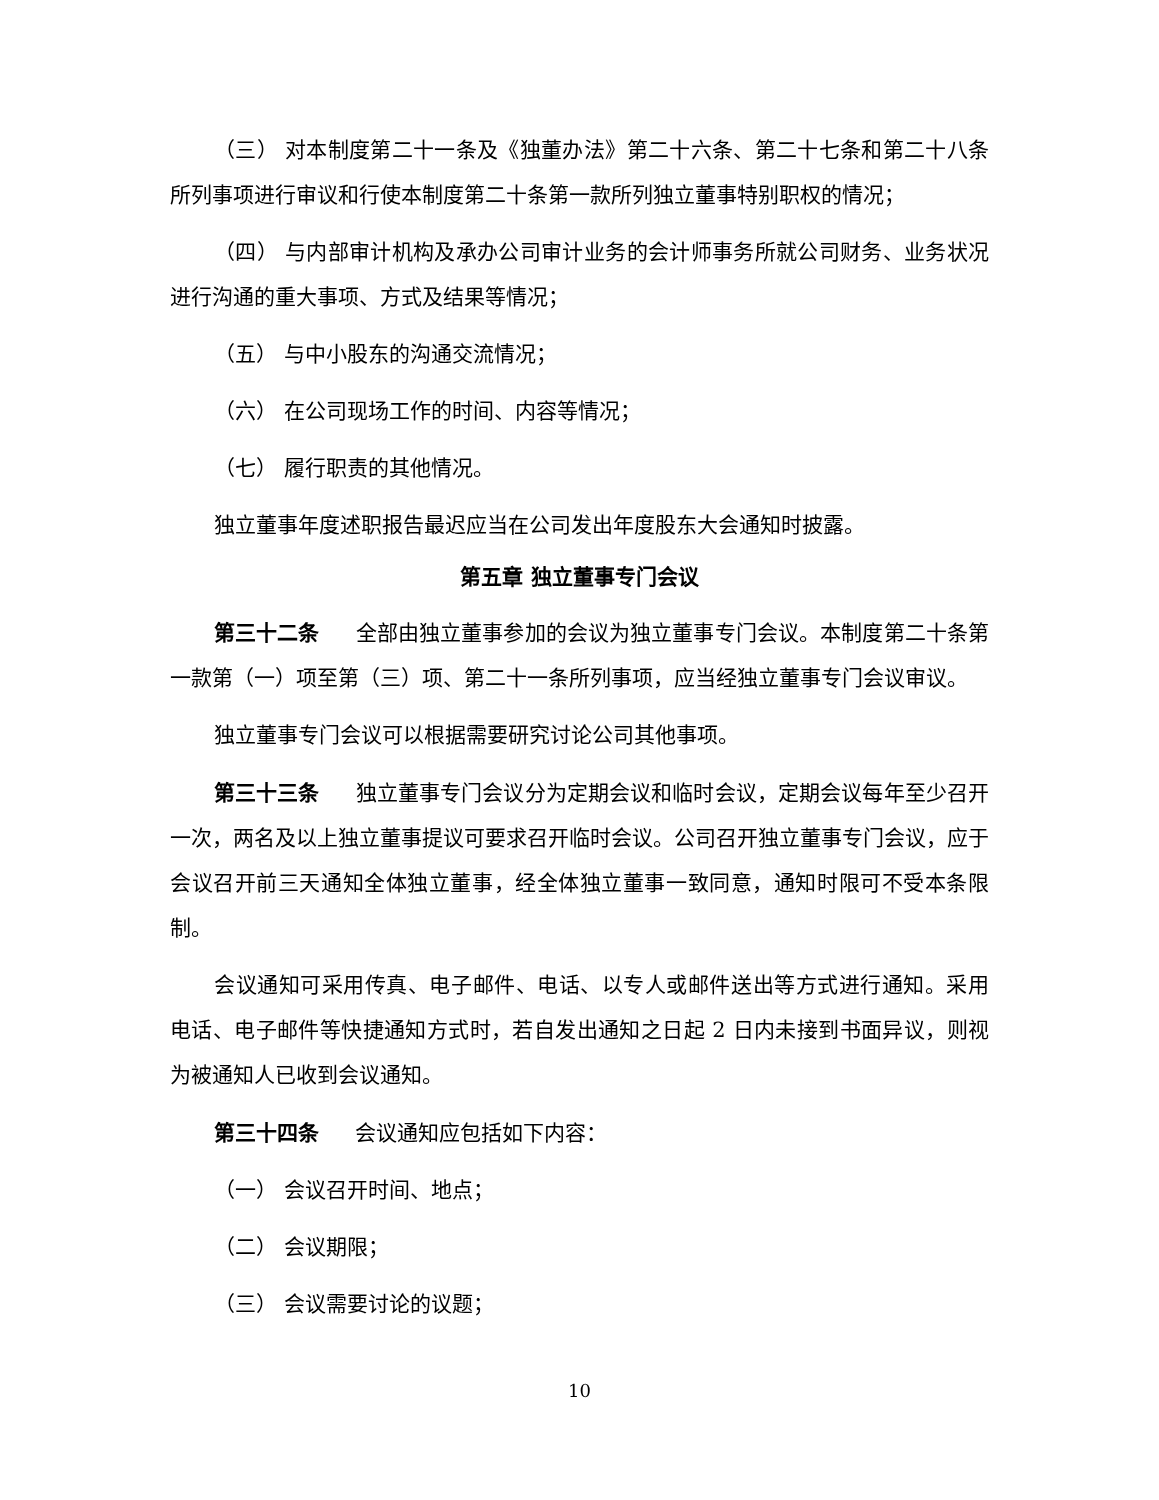（三） 对本制度第二十一条及《独董办法》第二十六条、第二十七条和第二十八条所列事项进行审议和行使本制度第二十条第一款所列独立董事特别职权的情况；
（四） 与内部审计机构及承办公司审计业务的会计师事务所就公司财务、业务状况进行沟通的重大事项、方式及结果等情况；
（五） 与中小股东的沟通交流情况；
（六） 在公司现场工作的时间、内容等情况；
（七） 履行职责的其他情况。
独立董事年度述职报告最迟应当在公司发出年度股东大会通知时披露。
第五章 独立董事专门会议
第三十二条 全部由独立董事参加的会议为独立董事专门会议。本制度第二十条第一款第（一）项至第（三）项、第二十一条所列事项，应当经独立董事专门会议审议。
独立董事专门会议可以根据需要研究讨论公司其他事项。
第三十三条 独立董事专门会议分为定期会议和临时会议，定期会议每年至少召开一次，两名及以上独立董事提议可要求召开临时会议。公司召开独立董事专门会议，应于会议召开前三天通知全体独立董事，经全体独立董事一致同意，通知时限可不受本条限制。
会议通知可采用传真、电子邮件、电话、以专人或邮件送出等方式进行通知。采用电话、电子邮件等快捷通知方式时，若自发出通知之日起 2 日内未接到书面异议，则视为被通知人已收到会议通知。
第三十四条 会议通知应包括如下内容：
（一） 会议召开时间、地点；
（二） 会议期限；
（三） 会议需要讨论的议题；
10